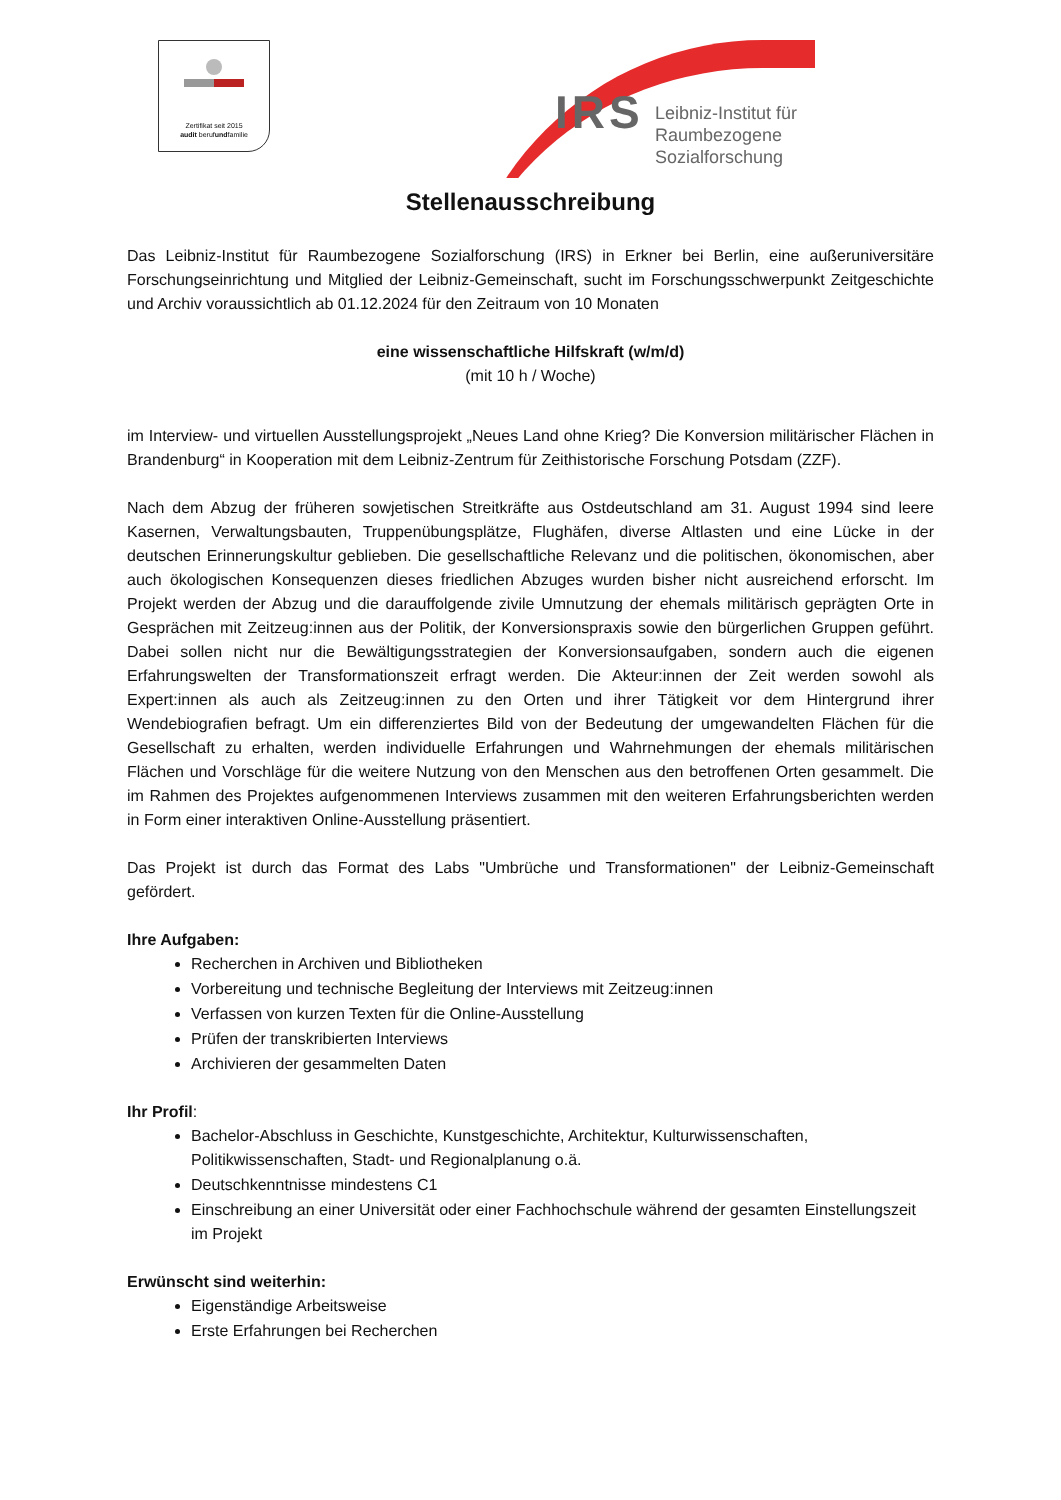Zertifikat seit 2015
audit berufundfamilie
IRS
Leibniz-Institut für
Raumbezogene Sozialforschung
Stellenausschreibung
Das Leibniz-Institut für Raumbezogene Sozialforschung (IRS) in Erkner bei Berlin, eine außeruniversitäre Forschungseinrichtung und Mitglied der Leibniz-Gemeinschaft, sucht im Forschungsschwerpunkt Zeitgeschichte und Archiv voraussichtlich ab 01.12.2024 für den Zeitraum von 10 Monaten
eine wissenschaftliche Hilfskraft (w/m/d)
(mit 10 h / Woche)
im Interview- und virtuellen Ausstellungsprojekt „Neues Land ohne Krieg? Die Konversion militärischer Flächen in Brandenburg“ in Kooperation mit dem Leibniz-Zentrum für Zeithistorische Forschung Potsdam (ZZF).
Nach dem Abzug der früheren sowjetischen Streitkräfte aus Ostdeutschland am 31. August 1994 sind leere Kasernen, Verwaltungsbauten, Truppenübungsplätze, Flughäfen, diverse Altlasten und eine Lücke in der deutschen Erinnerungskultur geblieben. Die gesellschaftliche Relevanz und die politischen, ökonomischen, aber auch ökologischen Konsequenzen dieses friedlichen Abzuges wurden bisher nicht ausreichend erforscht. Im Projekt werden der Abzug und die darauffolgende zivile Umnutzung der ehemals militärisch geprägten Orte in Gesprächen mit Zeitzeug:innen aus der Politik, der Konversionspraxis sowie den bürgerlichen Gruppen geführt. Dabei sollen nicht nur die Bewältigungsstrategien der Konversionsaufgaben, sondern auch die eigenen Erfahrungswelten der Transformationszeit erfragt werden. Die Akteur:innen der Zeit werden sowohl als Expert:innen als auch als Zeitzeug:innen zu den Orten und ihrer Tätigkeit vor dem Hintergrund ihrer Wendebiografien befragt. Um ein differenziertes Bild von der Bedeutung der umgewandelten Flächen für die Gesellschaft zu erhalten, werden individuelle Erfahrungen und Wahrnehmungen der ehemals militärischen Flächen und Vorschläge für die weitere Nutzung von den Menschen aus den betroffenen Orten gesammelt. Die im Rahmen des Projektes aufgenommenen Interviews zusammen mit den weiteren Erfahrungsberichten werden in Form einer interaktiven Online-Ausstellung präsentiert.
Das Projekt ist durch das Format des Labs "Umbrüche und Transformationen" der Leibniz-Gemeinschaft gefördert.
Ihre Aufgaben:
Recherchen in Archiven und Bibliotheken
Vorbereitung und technische Begleitung der Interviews mit Zeitzeug:innen
Verfassen von kurzen Texten für die Online-Ausstellung
Prüfen der transkribierten Interviews
Archivieren der gesammelten Daten
Ihr Profil:
Bachelor-Abschluss in Geschichte, Kunstgeschichte, Architektur, Kulturwissenschaften, Politikwissenschaften, Stadt- und Regionalplanung o.ä.
Deutschkenntnisse mindestens C1
Einschreibung an einer Universität oder einer Fachhochschule während der gesamten Einstellungszeit im Projekt
Erwünscht sind weiterhin:
Eigenständige Arbeitsweise
Erste Erfahrungen bei Recherchen